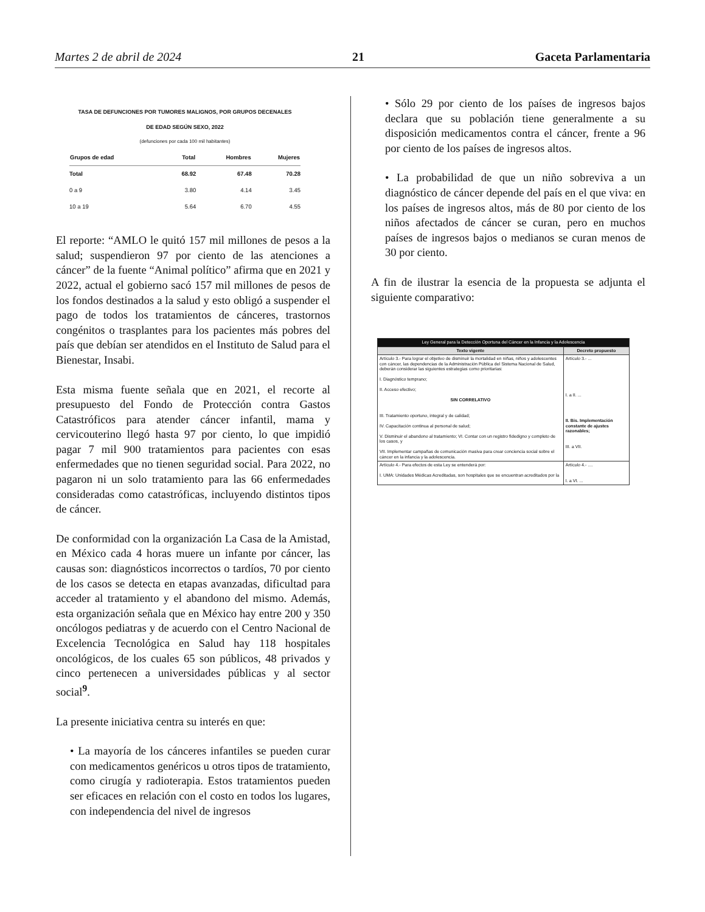Martes 2 de abril de 2024 21 Gaceta Parlamentaria
TASA DE DEFUNCIONES POR TUMORES MALIGNOS, POR GRUPOS DECENALES
DE EDAD SEGÚN SEXO, 2022
(defunciones por cada 100 mil habitantes)
| Grupos de edad | Total | Hombres | Mujeres |
| --- | --- | --- | --- |
| Total | 68.92 | 67.48 | 70.28 |
| 0 a 9 | 3.80 | 4.14 | 3.45 |
| 10 a 19 | 5.64 | 6.70 | 4.55 |
El reporte: “AMLO le quitó 157 mil millones de pesos a la salud; suspendieron 97 por ciento de las atenciones a cáncer” de la fuente “Animal político” afirma que en 2021 y 2022, actual el gobierno sacó 157 mil millones de pesos de los fondos destinados a la salud y esto obligó a suspender el pago de todos los tratamientos de cánceres, trastornos congénitos o trasplantes para los pacientes más pobres del país que debían ser atendidos en el Instituto de Salud para el Bienestar, Insabi.
Esta misma fuente señala que en 2021, el recorte al presupuesto del Fondo de Protección contra Gastos Catastróficos para atender cáncer infantil, mama y cervicouterino llegó hasta 97 por ciento, lo que impidió pagar 7 mil 900 tratamientos para pacientes con esas enfermedades que no tienen seguridad social. Para 2022, no pagaron ni un solo tratamiento para las 66 enfermedades consideradas como catastróficas, incluyendo distintos tipos de cáncer.
De conformidad con la organización La Casa de la Amistad, en México cada 4 horas muere un infante por cáncer, las causas son: diagnósticos incorrectos o tardíos, 70 por ciento de los casos se detecta en etapas avanzadas, dificultad para acceder al tratamiento y el abandono del mismo. Además, esta organización señala que en México hay entre 200 y 350 oncólogos pediatras y de acuerdo con el Centro Nacional de Excelencia Tecnológica en Salud hay 118 hospitales oncológicos, de los cuales 65 son públicos, 48 privados y cinco pertenecen a universidades públicas y al sector social<sup>9</sup>.
La presente iniciativa centra su interés en que:
• La mayoría de los cánceres infantiles se pueden curar con medicamentos genéricos u otros tipos de tratamiento, como cirugía y radioterapia. Estos tratamientos pueden ser eficaces en relación con el costo en todos los lugares, con independencia del nivel de ingresos
• Sólo 29 por ciento de los países de ingresos bajos declara que su población tiene generalmente a su disposición medicamentos contra el cáncer, frente a 96 por ciento de los países de ingresos altos.
• La probabilidad de que un niño sobreviva a un diagnóstico de cáncer depende del país en el que viva: en los países de ingresos altos, más de 80 por ciento de los niños afectados de cáncer se curan, pero en muchos países de ingresos bajos o medianos se curan menos de 30 por ciento.
A fin de ilustrar la esencia de la propuesta se adjunta el siguiente comparativo:
| Ley General para la Detección Oportuna del Cáncer en la Infancia y la Adolescencia | |
| --- | --- |
| Texto vigente | Decreto propuesto |
| Artículo 3.- Para lograr el objetivo de disminuir la mortalidad en niñas, niños y adolescentes con cáncer, las dependencias de la Administración Pública del Sistema Nacional de Salud, deberán considerar las siguientes estrategias como prioritarias: I. Diagnóstico temprano; II. Acceso efectivo; SIN CORRELATIVO III. Tratamiento oportuno, integral y de calidad; IV. Capacitación continua al personal de salud; V. Disminuir el abandono al tratamiento; VI. Contar con un registro fidedigno y completo de los casos, y VII. Implementar campañas de comunicación masiva para crear conciencia social sobre el cáncer en la infancia y la adolescencia. | Artículo 3.- ... I. a II. ... II. Bis. Implementación constante de ajustes razonables; III. a VII. |
| Artículo 4.- Para efectos de esta Ley se entenderá por: I. UMA: Unidades Médicas Acreditadas, son hospitales que se encuentran acreditados por la | Artículo 4.- .... I. a VI. ... |